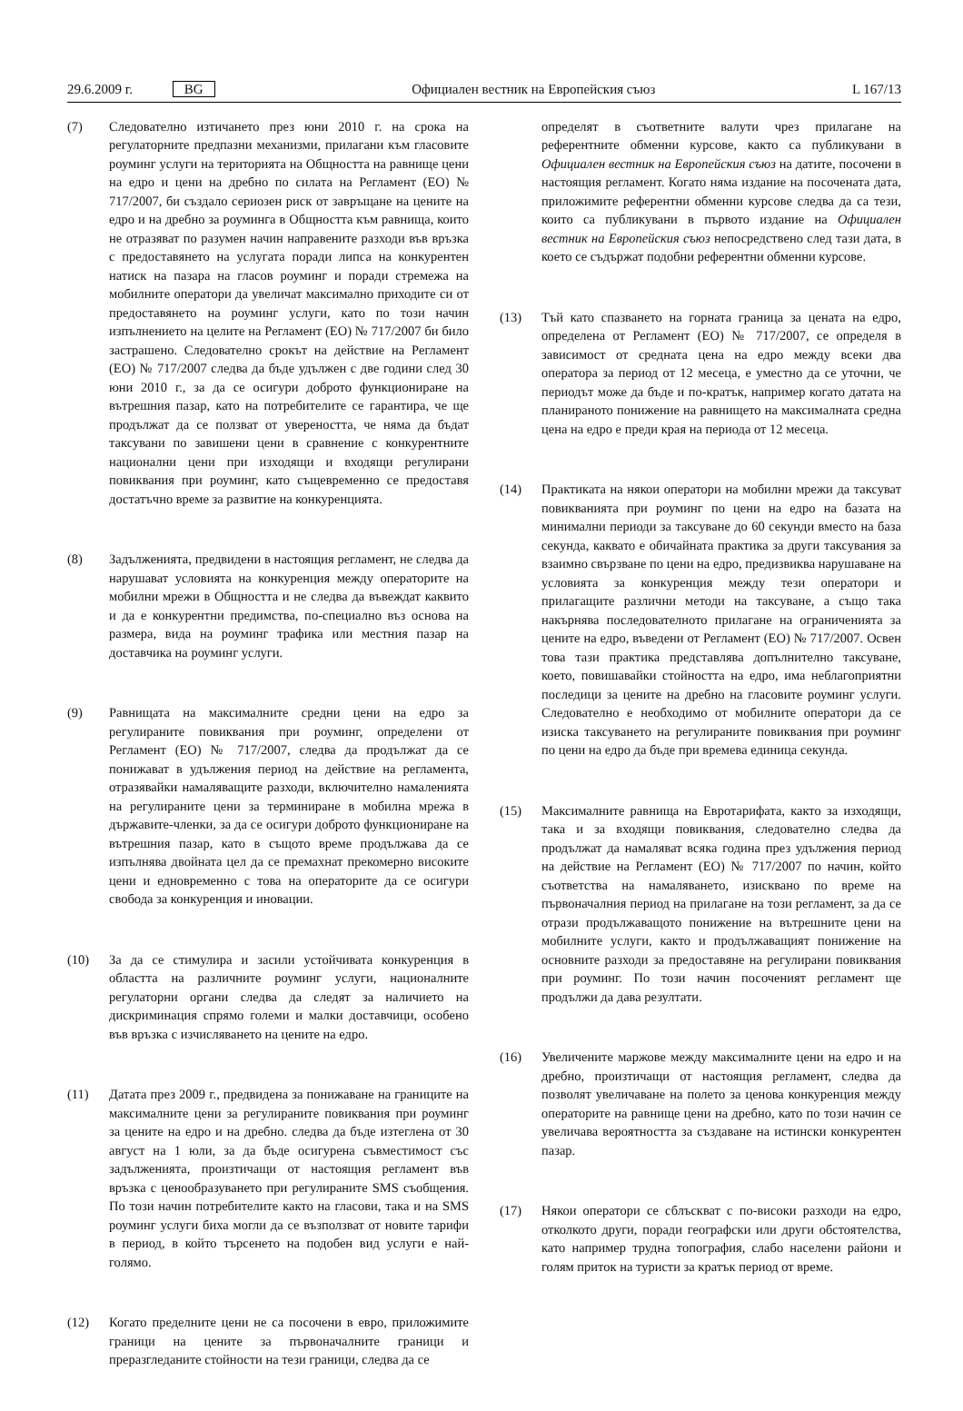29.6.2009 г. BG Официален вестник на Европейския съюз L 167/13
(7) Следователно изтичането през юни 2010 г. на срока на регулаторните предпазни механизми, прилагани към гласовите роуминг услуги на територията на Общността на равнище цени на едро и цени на дребно по силата на Регламент (ЕО) № 717/2007, би създало сериозен риск от завръщане на цените на едро и на дребно за роуминга в Общността към равнища, които не отразяват по разумен начин направените разходи във връзка с предоставянето на услугата поради липса на конкурентен натиск на пазара на гласов роуминг и поради стремежа на мобилните оператори да увеличат максимално приходите си от предоставянето на роуминг услуги, като по този начин изпълнението на целите на Регламент (ЕО) № 717/2007 би било застрашено. Следователно срокът на действие на Регламент (ЕО) № 717/2007 следва да бъде удължен с две години след 30 юни 2010 г., за да се осигури доброто функциониране на вътрешния пазар, като на потребителите се гарантира, че ще продължат да се ползват от увереността, че няма да бъдат таксувани по завишени цени в сравнение с конкурентните национални цени при изходящи и входящи регулирани повиквания при роуминг, като същевременно се предоставя достатъчно време за развитие на конкуренцията.
(8) Задълженията, предвидени в настоящия регламент, не следва да нарушават условията на конкуренция между операторите на мобилни мрежи в Общността и не следва да въвеждат каквито и да е конкурентни предимства, по-специално въз основа на размера, вида на роуминг трафика или местния пазар на доставчика на роуминг услуги.
(9) Равнищата на максималните средни цени на едро за регулираните повиквания при роуминг, определени от Регламент (ЕО) № 717/2007, следва да продължат да се понижават в удължения период на действие на регламента, отразявайки намаляващите разходи, включително намаленията на регулираните цени за терминиране в мобилна мрежа в държавите-членки, за да се осигури доброто функциониране на вътрешния пазар, като в същото време продължава да се изпълнява двойната цел да се премахнат прекомерно високите цени и едновременно с това на операторите да се осигури свобода за конкуренция и иновации.
(10) За да се стимулира и засили устойчивата конкуренция в областта на различните роуминг услуги, националните регулаторни органи следва да следят за наличието на дискриминация спрямо големи и малки доставчици, особено във връзка с изчисляването на цените на едро.
(11) Датата през 2009 г., предвидена за понижаване на границите на максималните цени за регулираните повиквания при роуминг за цените на едро и на дребно. следва да бъде изтеглена от 30 август на 1 юли, за да бъде осигурена съвместимост със задълженията, произтичащи от настоящия регламент във връзка с ценообразуването при регулираните SMS съобщения. По този начин потребителите както на гласови, така и на SMS роуминг услуги биха могли да се възползват от новите тарифи в период, в който търсенето на подобен вид услуги е най-голямо.
(12) Когато пределните цени не са посочени в евро, приложимите граници на цените за първоначалните граници и преразгледаните стойности на тези граници, следва да се
определят в съответните валути чрез прилагане на референтните обменни курсове, както са публикувани в Официален вестник на Европейския съюз на датите, посочени в настоящия регламент. Когато няма издание на посочената дата, приложимите референтни обменни курсове следва да са тези, които са публикувани в първото издание на Официален вестник на Европейския съюз непосредствено след тази дата, в което се съдържат подобни референтни обменни курсове.
(13) Тъй като спазването на горната граница за цената на едро, определена от Регламент (ЕО) № 717/2007, се определя в зависимост от средната цена на едро между всеки два оператора за период от 12 месеца, е уместно да се уточни, че периодът може да бъде и по-кратък, например когато датата на планираното понижение на равнището на максималната средна цена на едро е преди края на периода от 12 месеца.
(14) Практиката на някои оператори на мобилни мрежи да таксуват повикванията при роуминг по цени на едро на базата на минимални периоди за таксуване до 60 секунди вместо на база секунда, каквато е обичайната практика за други таксувания за взаимно свързване по цени на едро, предизвиква нарушаване на условията за конкуренция между тези оператори и прилагащите различни методи на таксуване, а също така накърнява последователното прилагане на ограниченията за цените на едро, въведени от Регламент (ЕО) № 717/2007. Освен това тази практика представлява допълнително таксуване, което, повишавайки стойността на едро, има неблагоприятни последици за цените на дребно на гласовите роуминг услуги. Следователно е необходимо от мобилните оператори да се изиска таксуването на регулираните повиквания при роуминг по цени на едро да бъде при времева единица секунда.
(15) Максималните равнища на Евротарифата, както за изходящи, така и за входящи повиквания, следователно следва да продължат да намаляват всяка година през удължения период на действие на Регламент (ЕО) № 717/2007 по начин, който съответства на намаляването, изисквано по време на първоначалния период на прилагане на този регламент, за да се отрази продължаващото понижение на вътрешните цени на мобилните услуги, както и продължаващият понижение на основните разходи за предоставяне на регулирани повиквания при роуминг. По този начин посоченият регламент ще продължи да дава резултати.
(16) Увеличените маржове между максималните цени на едро и на дребно, произтичащи от настоящия регламент, следва да позволят увеличаване на полето за ценова конкуренция между операторите на равнище цени на дребно, като по този начин се увеличава вероятността за създаване на истински конкурентен пазар.
(17) Някои оператори се сблъскват с по-високи разходи на едро, отколкото други, поради географски или други обстоятелства, като например трудна топография, слабо населени райони и голям приток на туристи за кратък период от време.